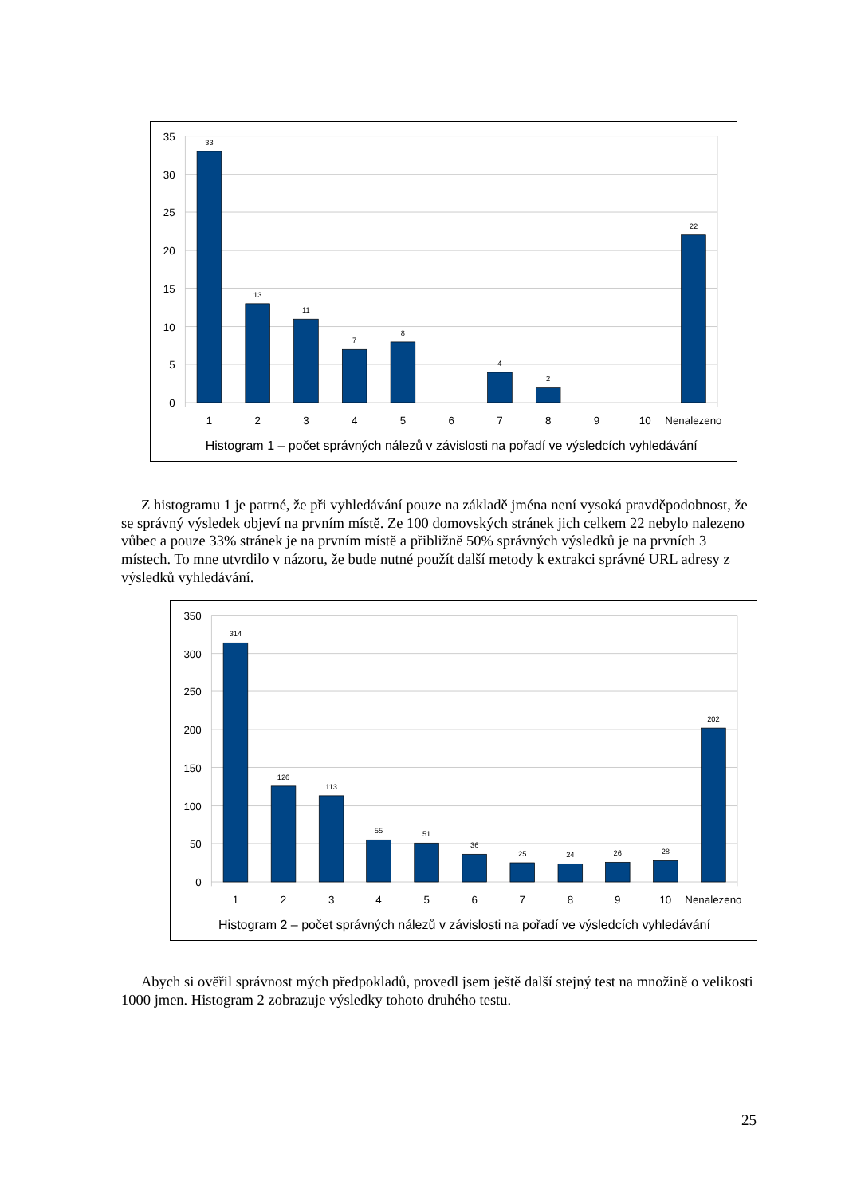33
13
11
7
8
4
2
22
35
30
25
20
15
10
5
0
1
2
3
4
5
6
7
8
9
10
Nenalezeno
Histogram 1 – počet správných nálezů v závislosti na pořadí ve výsledcích vyhledávání
Z histogramu 1 je patrné, že při vyhledávání pouze na základě jména není vysoká pravděpodobnost, že se správný výsledek objeví na prvním místě. Ze 100 domovských stránek jich celkem 22 nebylo nalezeno vůbec a pouze 33% stránek je na prvním místě a přibližně 50% správných výsledků je na prvních 3 místech. To mne utvrdilo v názoru, že bude nutné použít další metody k extrakci správné URL adresy z výsledků vyhledávání.
314
126
113
55
51
36
25
24
26
28
202
350
300
250
200
150
100
50
0
1
2
3
4
5
6
7
8
9
10
Nenalezeno
Histogram 2 – počet správných nálezů v závislosti na pořadí ve výsledcích vyhledávání
Abych si ověřil správnost mých předpokladů, provedl jsem ještě další stejný test na množině o velikosti 1000 jmen. Histogram 2 zobrazuje výsledky tohoto druhého testu.
25